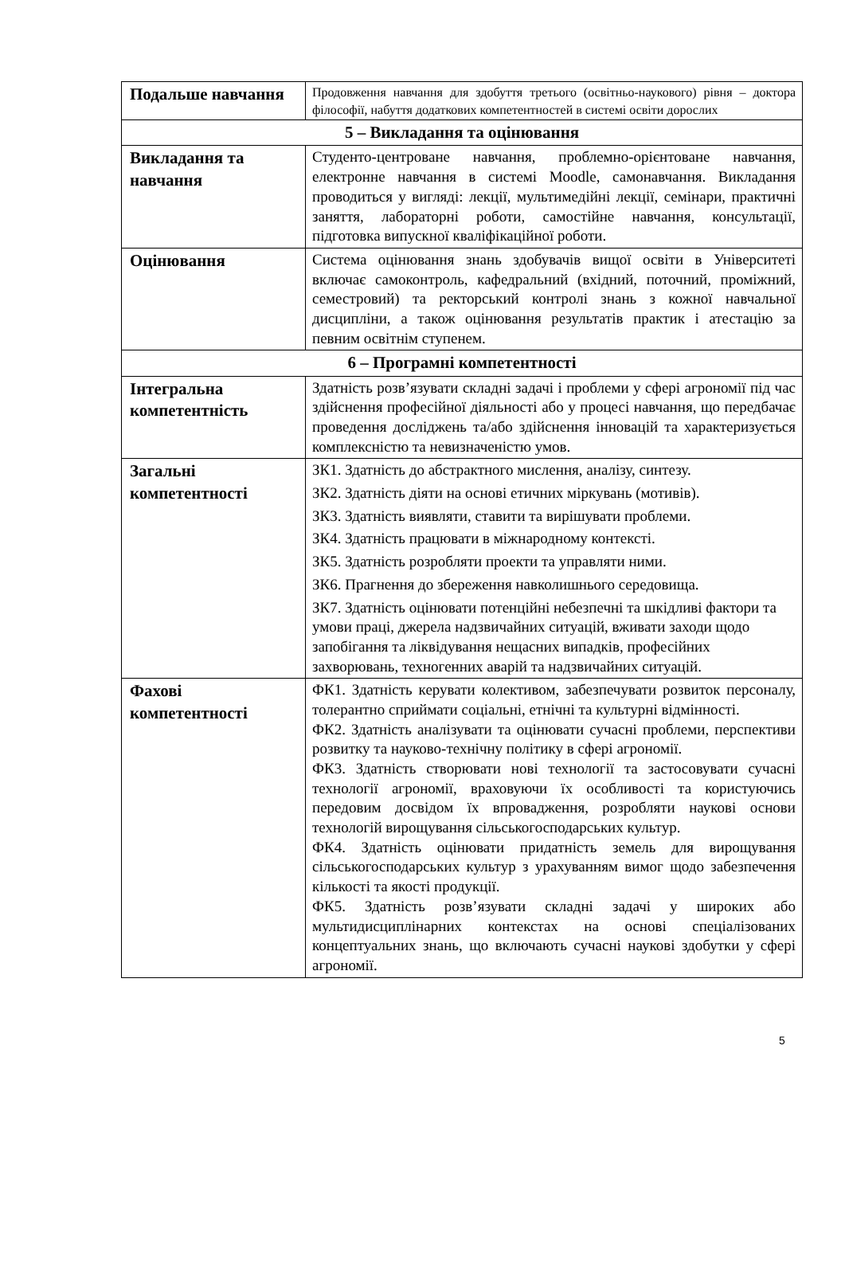| Подальше навчання | Продовження навчання для здобуття третього (освітньо-наукового) рівня – доктора філософії, набуття додаткових компетентностей в системі освіти дорослих |
| 5 – Викладання та оцінювання | |
| Викладання та навчання | Студенто-центроване навчання, проблемно-орієнтоване навчання, електронне навчання в системі Moodle, самонавчання. Викладання проводиться у вигляді: лекції, мультимедійні лекції, семінари, практичні заняття, лабораторні роботи, самостійне навчання, консультації, підготовка випускної кваліфікаційної роботи. |
| Оцінювання | Система оцінювання знань здобувачів вищої освіти в Університеті включає самоконтроль, кафедральний (вхідний, поточний, проміжний, семестровий) та ректорський контролі знань з кожної навчальної дисципліни, а також оцінювання результатів практик і атестацію за певним освітнім ступенем. |
| 6 – Програмні компетентності | |
| Інтегральна компетентність | Здатність розв’язувати складні задачі і проблеми у сфері агрономії під час здійснення професійної діяльності або у процесі навчання, що передбачає проведення досліджень та/або здійснення інновацій та характеризується комплексністю та невизначеністю умов. |
| Загальні компетентності | ЗК1. Здатність до абстрактного мислення, аналізу, синтезу. ЗК2. Здатність діяти на основі етичних міркувань (мотивів). ЗК3. Здатність виявляти, ставити та вирішувати проблеми. ЗК4. Здатність працювати в міжнародному контексті. ЗК5. Здатність розробляти проекти та управляти ними. ЗК6. Прагнення до збереження навколишнього середовища. ЗК7. Здатність оцінювати потенційні небезпечні та шкідливі фактори та умови праці, джерела надзвичайних ситуацій, вживати заходи щодо запобігання та ліквідування нещасних випадків, професійних захворювань, техногенних аварій та надзвичайних ситуацій. |
| Фахові компетентності | ФК1. Здатність керувати колективом, забезпечувати розвиток персоналу, толерантно сприймати соціальні, етнічні та культурні відмінності. ФК2. Здатність аналізувати та оцінювати сучасні проблеми, перспективи розвитку та науково-технічну політику в сфері агрономії. ФК3. Здатність створювати нові технології та застосовувати сучасні технології агрономії, враховуючи їх особливості та користуючись передовим досвідом їх впровадження, розробляти наукові основи технологій вирощування сільськогосподарських культур. ФК4. Здатність оцінювати придатність земель для вирощування сільськогосподарських культур з урахуванням вимог щодо забезпечення кількості та якості продукції. ФК5. Здатність розв’язувати складні задачі у широких або мультидисциплінарних контекстах на основі спеціалізованих концептуальних знань, що включають сучасні наукові здобутки у сфері агрономії. |
5